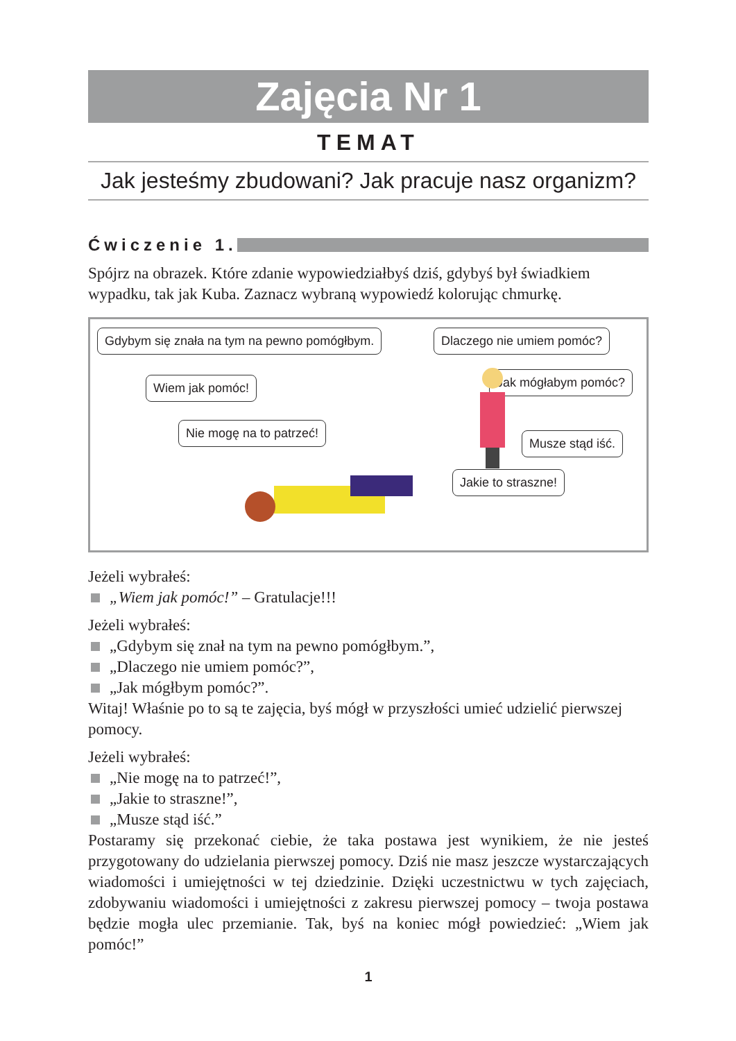Zajęcia Nr 1
TEMAT
Jak jesteśmy zbudowani? Jak pracuje nasz organizm?
Ćwiczenie 1.
Spójrz na obrazek. Które zdanie wypowiedziałbyś dziś, gdybyś był świadkiem wypadku, tak jak Kuba. Zaznacz wybraną wypowiedź kolorując chmurkę.
Gdybym się znała na tym na pewno pomógłbym.
Dlaczego nie umiem pomóc?
Wiem jak pomóc! Jak mógłabym pomóc?
Nie mogę na to patrzeć!
Musze stąd iść.
Jakie to straszne!
Jeżeli wybrałeś:
„Wiem jak pomóc!” – Gratulacje!!!
Jeżeli wybrałeś:
„Gdybym się znał na tym na pewno pomógłbym.”,
„Dlaczego nie umiem pomóc?”,
„Jak mógłbym pomóc?”.
Witaj! Właśnie po to są te zajęcia, byś mógł w przyszłości umieć udzielić pierwszej pomocy.
Jeżeli wybrałeś:
„Nie mogę na to patrzeć!”,
„Jakie to straszne!”,
„Musze stąd iść.”
Postaramy się przekonać ciebie, że taka postawa jest wynikiem, że nie jesteś przygotowany do udzielania pierwszej pomocy. Dziś nie masz jeszcze wystarczających wiadomości i umiejętności w tej dziedzinie. Dzięki uczestnictwu w tych zajęciach, zdobywaniu wiadomości i umiejętności z zakresu pierwszej pomocy – twoja postawa będzie mogła ulec przemianie. Tak, byś na koniec mógł powiedzieć: „Wiem jak pomóc!”
1